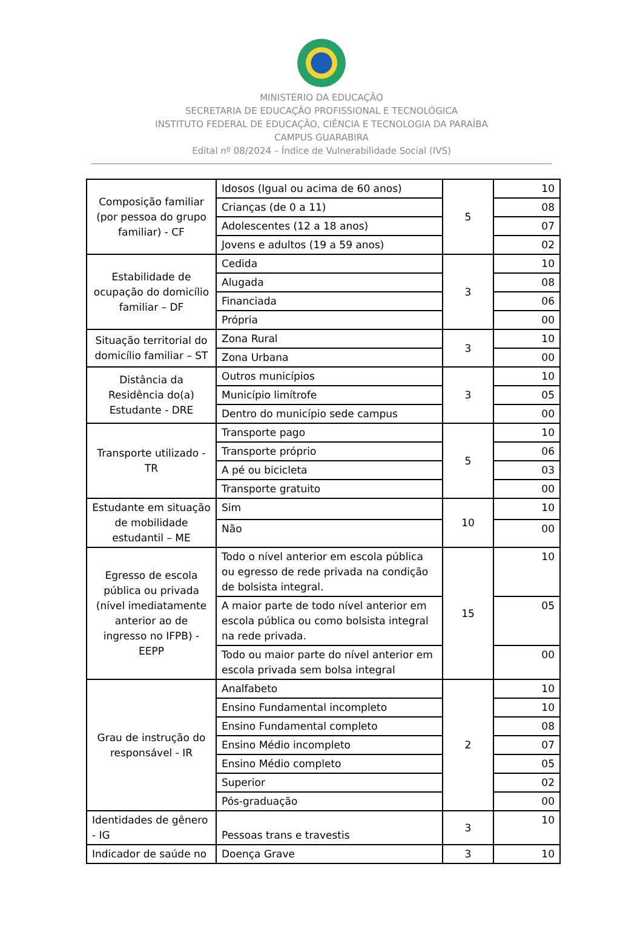MINISTÉRIO DA EDUCAÇÃO
SECRETARIA DE EDUCAÇÃO PROFISSIONAL E TECNOLÓGICA
INSTITUTO FEDERAL DE EDUCAÇÃO, CIÊNCIA E TECNOLOGIA DA PARAÍBA
CAMPUS GUARABIRA
Edital nº 08/2024 – Índice de Vulnerabilidade Social (IVS)
| Composição familiar (por pessoa do grupo familiar) - CF | Idosos (Igual ou acima de 60 anos) | 5 | 10 |
| | Crianças (de 0 a 11) | | 08 |
| | Adolescentes (12 a 18 anos) | | 07 |
| | Jovens e adultos (19 a 59 anos) | | 02 |
| Estabilidade de ocupação do domicílio familiar – DF | Cedida | 3 | 10 |
| | Alugada | | 08 |
| | Financiada | | 06 |
| | Própria | | 00 |
| Situação territorial do domicílio familiar – ST | Zona Rural | 3 | 10 |
| | Zona Urbana | | 00 |
| Distância da Residência do(a) Estudante - DRE | Outros municípios | 3 | 10 |
| | Município limítrofe | | 05 |
| | Dentro do município sede campus | | 00 |
| Transporte utilizado - TR | Transporte pago | 5 | 10 |
| | Transporte próprio | | 06 |
| | A pé ou bicicleta | | 03 |
| | Transporte gratuito | | 00 |
| Estudante em situação de mobilidade estudantil – ME | Sim | 10 | 10 |
| | Não | | 00 |
| Egresso de escola pública ou privada (nível imediatamente anterior ao de ingresso no IFPB) - EEPP | Todo o nível anterior em escola pública ou egresso de rede privada na condição de bolsista integral. | 15 | 10 |
| | A maior parte de todo nível anterior em escola pública ou como bolsista integral na rede privada. | | 05 |
| | Todo ou maior parte do nível anterior em escola privada sem bolsa integral | | 00 |
| Grau de instrução do responsável - IR | Analfabeto | 2 | 10 |
| | Ensino Fundamental incompleto | | 10 |
| | Ensino Fundamental completo | | 08 |
| | Ensino Médio incompleto | | 07 |
| | Ensino Médio completo | | 05 |
| | Superior | | 02 |
| | Pós-graduação | | 00 |
| Identidades de gênero - IG | Pessoas trans e travestis | 3 | 10 |
| Indicador de saúde no | Doença Grave | 3 | 10 |